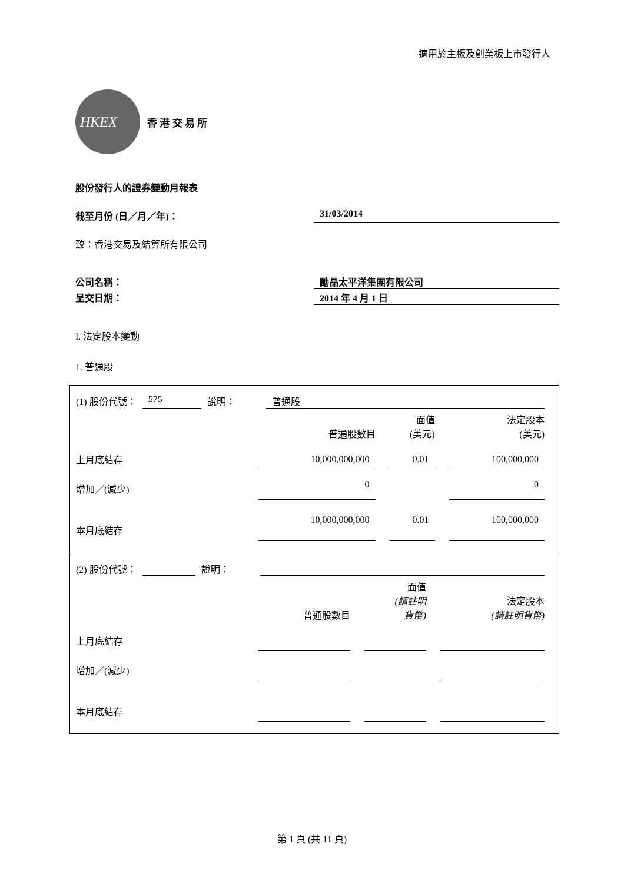適用於主板及創業板上市發行人
HKEX
香 港 交 易 所
股份發行人的證券變動月報表
截至月份 (日／月／年)： 31/03/2014
致：香港交易及結算所有限公司
公司名稱： 勵晶太平洋集團有限公司
呈交日期： 2014 年 4 月 1 日
I. 法定股本變動
1. 普通股
(1) 股份代號： 575 說明： 普通股
| | 普通股數目 | | 面值 (美元) | | 法定股本 (美元) |
| 上月底結存 | 10,000,000,000 | | 0.01 | | 100,000,000 |
| 增加／(減少) | 0 | | | | 0 |
| 本月底結存 | 10,000,000,000 | | 0.01 | | 100,000,000 |
(2) 股份代號： 說明：
| | 普通股數目 | | 面值 (請註明 貨幣) | | 法定股本 (請註明貨幣) |
| 上月底結存 | | | | | |
| 增加／(減少) | | | | | |
| 本月底結存 | | | | | |
第 1 頁 (共 11 頁)